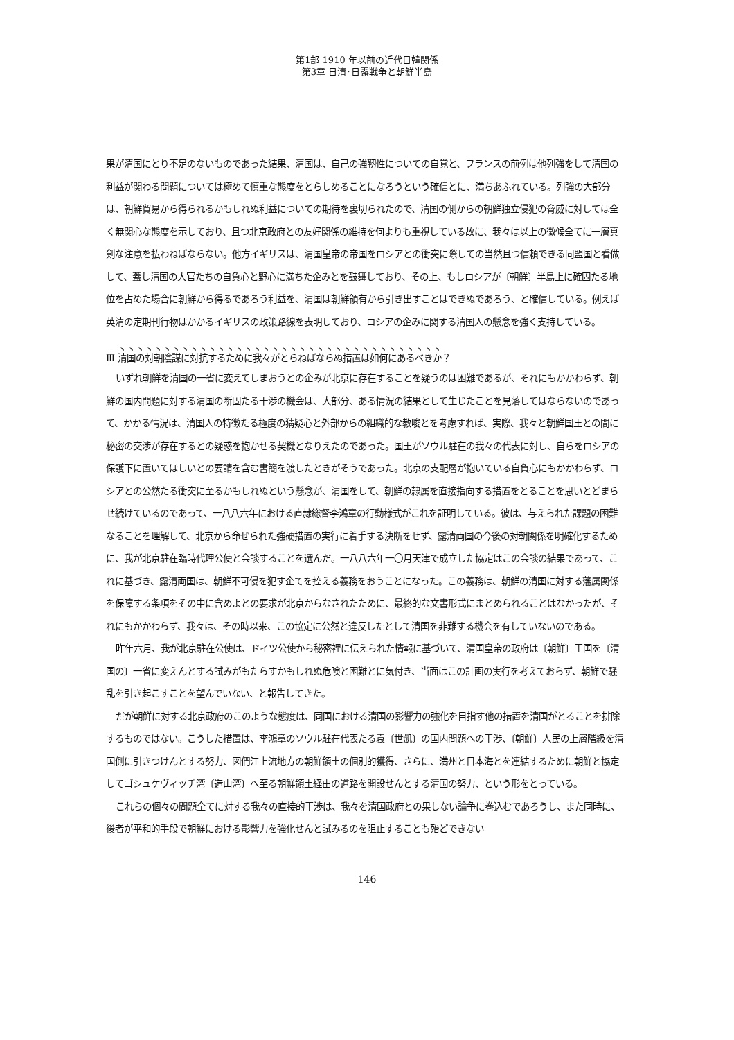第1部 1910 年以前の近代日韓関係
第3章 日清･日露戦争と朝鮮半島
果が清国にとり不足のないものであった結果、清国は、自己の強靭性についての自覚と、フランスの前例は他列強をして清国の利益が関わる問題については極めて慎重な態度をとらしめることになろうという確信とに、満ちあふれている。列強の大部分は、朝鮮貿易から得られるかもしれぬ利益についての期待を裏切られたので、清国の側からの朝鮮独立侵犯の脅威に対しては全く無関心な態度を示しており、且つ北京政府との友好関係の維持を何よりも重視している故に、我々は以上の徴候全てに一層真剣な注意を払わねばならない。他方イギリスは、清国皇帝の帝国をロシアとの衝突に際しての当然且つ信頼できる同盟国と看做して、蓋し清国の大官たちの自負心と野心に満ちた企みとを鼓舞しており、その上、もしロシアが〔朝鮮〕半島上に確固たる地位を占めた場合に朝鮮から得るであろう利益を、清国は朝鮮領有から引き出すことはできぬであろう、と確信している。例えば英清の定期刊行物はかかるイギリスの政策路線を表明しており、ロシアの企みに関する清国人の懸念を強く支持している。
Ⅲ 清国の対朝陰謀に対抗するために我々がとらねばならぬ措置は如何にあるべきか？
いずれ朝鮮を清国の一省に変えてしまおうとの企みが北京に存在することを疑うのは困難であるが、それにもかかわらず、朝鮮の国内問題に対する清国の断固たる干渉の機会は、大部分、ある情況の結果として生じたことを見落してはならないのであって、かかる情況は、清国人の特徴たる極度の猜疑心と外部からの組織的な教唆とを考慮すれば、実際、我々と朝鮮国王との間に秘密の交渉が存在するとの疑惑を抱かせる契機となりえたのであった。国王がソウル駐在の我々の代表に対し、自らをロシアの保護下に置いてほしいとの要請を含む書簡を渡したときがそうであった。北京の支配層が抱いている自負心にもかかわらず、ロシアとの公然たる衝突に至るかもしれぬという懸念が、清国をして、朝鮮の隷属を直接指向する措置をとることを思いとどまらせ続けているのであって、一八八六年における直隷総督李鴻章の行動様式がこれを証明している。彼は、与えられた課題の困難なることを理解して、北京から命ぜられた強硬措置の実行に着手する決断をせず、露清両国の今後の対朝関係を明確化するために、我が北京駐在臨時代理公使と会談することを選んだ。一八八六年一〇月天津で成立した協定はこの会談の結果であって、これに基づき、露清両国は、朝鮮不可侵を犯す企てを控える義務をおうことになった。この義務は、朝鮮の清国に対する藩属関係を保障する条項をその中に含めよとの要求が北京からなされたために、最終的な文書形式にまとめられることはなかったが、それにもかかわらず、我々は、その時以来、この協定に公然と違反したとして清国を非難する機会を有していないのである。
昨年六月、我が北京駐在公使は、ドイツ公使から秘密裡に伝えられた情報に基づいて、清国皇帝の政府は〔朝鮮〕王国を〔清国の〕一省に変えんとする試みがもたらすかもしれぬ危険と困難とに気付き、当面はこの計画の実行を考えておらず、朝鮮で騒乱を引き起こすことを望んでいない、と報告してきた。
だが朝鮮に対する北京政府のこのような態度は、同国における清国の影響力の強化を目指す他の措置を清国がとることを排除するものではない。こうした措置は、李鴻章のソウル駐在代表たる袁〔世凱〕の国内問題への干渉、〔朝鮮〕人民の上層階級を清国側に引きつけんとする努力、図們江上流地方の朝鮮領土の個別的獲得、さらに、満州と日本海とを連結するために朝鮮と協定してゴシュケヴィッチ湾〔造山湾〕へ至る朝鮮領土経由の道路を開設せんとする清国の努力、という形をとっている。
これらの個々の問題全てに対する我々の直接的干渉は、我々を清国政府との果しない論争に巻込むであろうし、また同時に、後者が平和的手段で朝鮮における影響力を強化せんと試みるのを阻止することも殆どできない
146